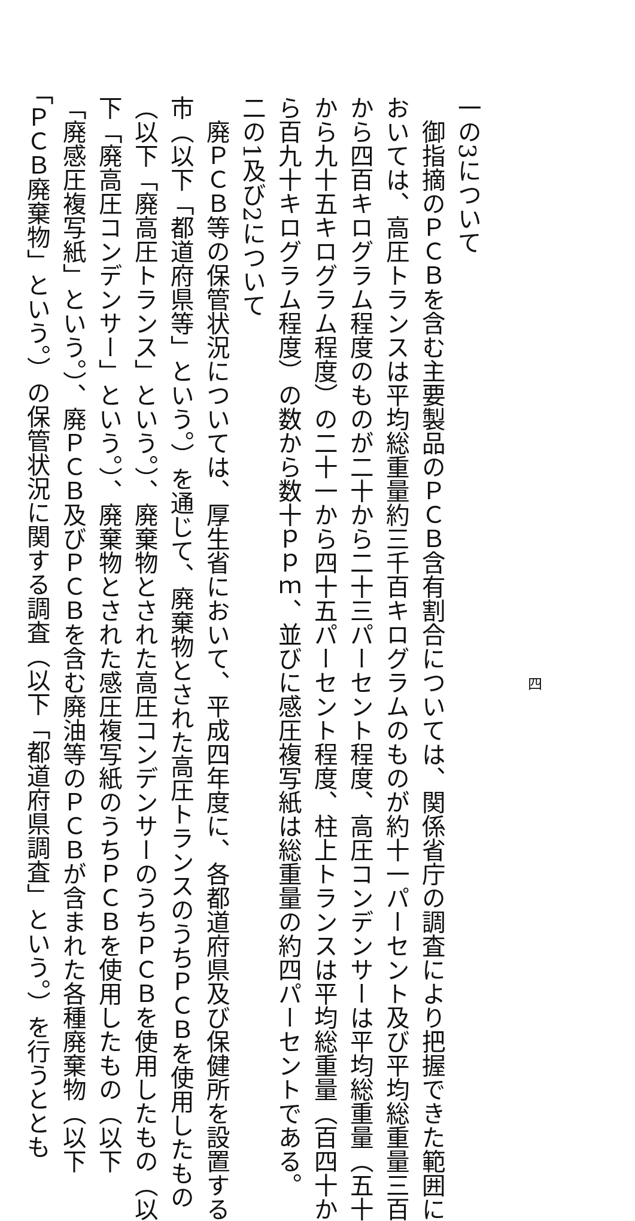四
一の3について
　御指摘のＰＣＢを含む主要製品のＰＣＢ含有割合については、関係省庁の調査により把握できた範囲に
おいては、高圧トランスは平均総重量約三千百キログラムのものが約十一パーセント及び平均総重量三百
から四百キログラム程度のものが二十から二十三パーセント程度、高圧コンデンサーは平均総重量（五十
から九十五キログラム程度）の二十一から四十五パーセント程度、柱上トランスは平均総重量（百四十か
ら百九十キログラム程度）の数から数十ｐｐｍ、並びに感圧複写紙は総重量の約四パーセントである。
二の1及び2について
　廃ＰＣＢ等の保管状況については、厚生省において、平成四年度に、各都道府県及び保健所を設置する
市（以下「都道府県等」という。）を通じて、廃棄物とされた高圧トランスのうちＰＣＢを使用したもの
（以下「廃高圧トランス」という。）、廃棄物とされた高圧コンデンサーのうちＰＣＢを使用したもの（以
下「廃高圧コンデンサー」という。）、廃棄物とされた感圧複写紙のうちＰＣＢを使用したもの（以下
「廃感圧複写紙」という。）、廃ＰＣＢ及びＰＣＢを含む廃油等のＰＣＢが含まれた各種廃棄物（以下
「ＰＣＢ廃棄物」という。）の保管状況に関する調査（以下「都道府県調査」という。）を行うととも